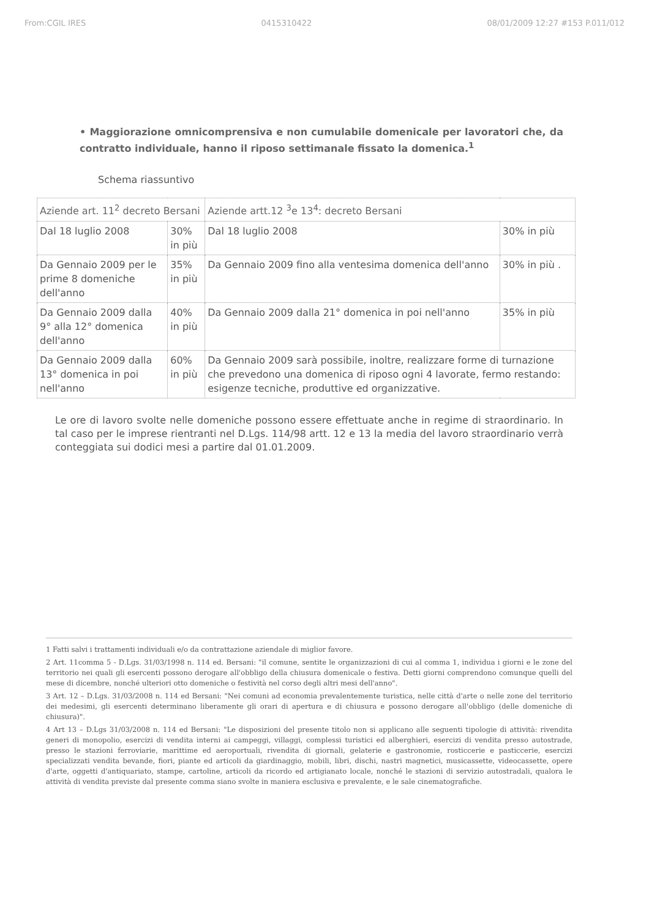From:CGIL IRES 0415310422 08/01/2009 12:27 #153 P.011/012
• Maggiorazione omnicomprensiva e non cumulabile domenicale per lavoratori che, da contratto individuale, hanno il riposo settimanale fissato la domenica.<sup>1</sup>
Schema riassuntivo
| Aziende art. 11<sup>2</sup> decreto Bersani | | Aziende artt.12 <sup>3</sup>e 13<sup>4</sup>: decreto Bersani | |
| --- | --- | --- | --- |
| Dal 18 luglio 2008 | 30% in più | Dal 18 luglio 2008 | 30% in più |
| Da Gennaio 2009 per le prime 8 domeniche dell'anno | 35% in più | Da Gennaio 2009 fino alla ventesima domenica dell'anno | 30% in più . |
| Da Gennaio 2009 dalla 9° alla 12° domenica dell'anno | 40% in più | Da Gennaio 2009 dalla 21° domenica in poi nell'anno | 35% in più |
| Da Gennaio 2009 dalla 13° domenica in poi nell'anno | 60% in più | Da Gennaio 2009 sarà possibile, inoltre, realizzare forme di turnazione che prevedono una domenica di riposo ogni 4 lavorate, fermo restando: esigenze tecniche, produttive ed organizzative. | |
Le ore di lavoro svolte nelle domeniche possono essere effettuate anche in regime di straordinario. In tal caso per le imprese rientranti nel D.Lgs. 114/98 artt. 12 e 13 la media del lavoro straordinario verrà conteggiata sui dodici mesi a partire dal 01.01.2009.
1 Fatti salvi i trattamenti individuali e/o da contrattazione aziendale di miglior favore.
2 Art. 11comma 5 - D.Lgs. 31/03/1998 n. 114 ed. Bersani: "il comune, sentite le organizzazioni di cui al comma 1, individua i giorni e le zone del territorio nei quali gli esercenti possono derogare all'obbligo della chiusura domenicale o festiva. Detti giorni comprendono comunque quelli del mese di dicembre, nonché ulteriori otto domeniche o festività nel corso degli altri mesi dell'anno".
3 Art. 12 – D.Lgs. 31/03/2008 n. 114 ed Bersani: "Nei comuni ad economia prevalentemente turistica, nelle città d'arte o nelle zone del territorio dei medesimi, gli esercenti determinano liberamente gli orari di apertura e di chiusura e possono derogare all'obbligo (delle domeniche di chiusura)".
4 Art 13 – D.Lgs 31/03/2008 n. 114 ed Bersani: "Le disposizioni del presente titolo non si applicano alle seguenti tipologie di attività: rivendita generi di monopolio, esercizi di vendita interni ai campeggi, villaggi, complessi turistici ed alberghieri, esercizi di vendita presso autostrade, presso le stazioni ferroviarie, marittime ed aeroportuali, rivendita di giornali, gelaterie e gastronomie, rosticcerie e pasticcerie, esercizi specializzati vendita bevande, fiori, piante ed articoli da giardinaggio, mobili, libri, dischi, nastri magnetici, musicassette, videocassette, opere d'arte, oggetti d'antiquariato, stampe, cartoline, articoli da ricordo ed artigianato locale, nonché le stazioni di servizio autostradali, qualora le attività di vendita previste dal presente comma siano svolte in maniera esclusiva e prevalente, e le sale cinematografiche.